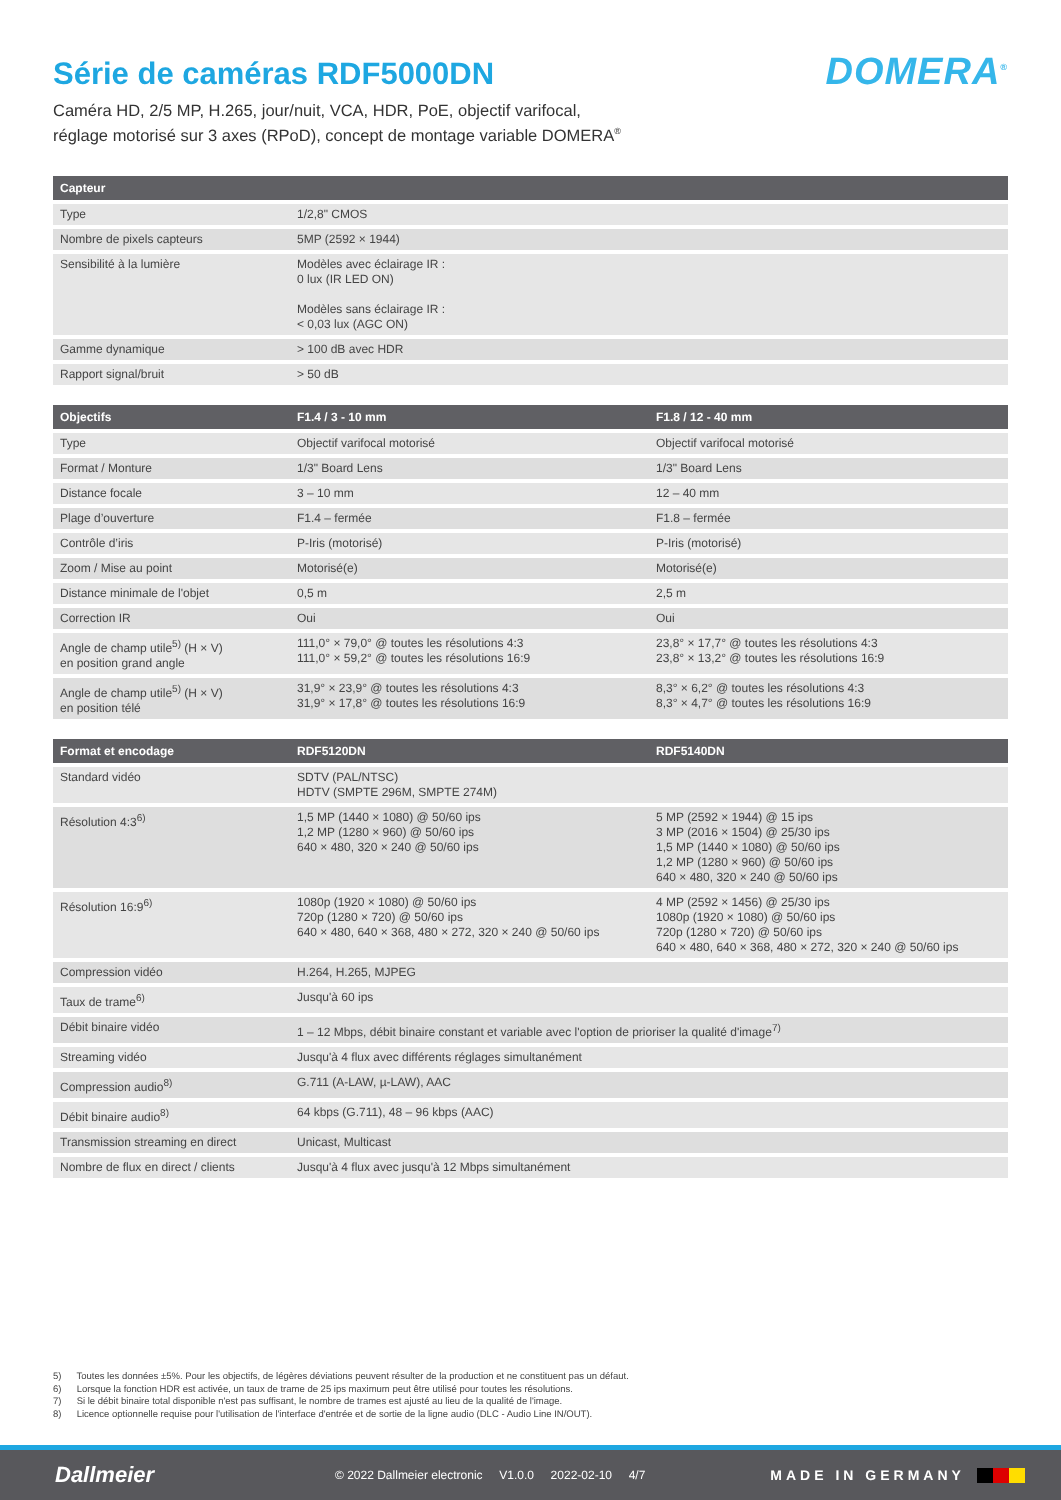Série de caméras RDF5000DN
DOMERA<sup>®</sup>
Caméra HD, 2/5 MP, H.265, jour/nuit, VCA, HDR, PoE, objectif varifocal,
réglage motorisé sur 3 axes (RPoD), concept de montage variable DOMERA<sup>®</sup>
| Capteur | |
| --- | --- |
| Type | 1/2,8" CMOS |
| Nombre de pixels capteurs | 5MP (2592 × 1944) |
| Sensibilité à la lumière | Modèles avec éclairage IR : 0 lux (IR LED ON) Modèles sans éclairage IR : < 0,03 lux (AGC ON) |
| Gamme dynamique | > 100 dB avec HDR |
| Rapport signal/bruit | > 50 dB |
| Objectifs | F1.4 / 3 - 10 mm | F1.8 / 12 - 40 mm |
| --- | --- | --- |
| Type | Objectif varifocal motorisé | Objectif varifocal motorisé |
| Format / Monture | 1/3" Board Lens | 1/3" Board Lens |
| Distance focale | 3 – 10 mm | 12 – 40 mm |
| Plage d’ouverture | F1.4 – fermée | F1.8 – fermée |
| Contrôle d’iris | P-Iris (motorisé) | P-Iris (motorisé) |
| Zoom / Mise au point | Motorisé(e) | Motorisé(e) |
| Distance minimale de l'objet | 0,5 m | 2,5 m |
| Correction IR | Oui | Oui |
| Angle de champ utile<sup>5)</sup> (H × V) en position grand angle | 111,0° × 79,0° @ toutes les résolutions 4:3 111,0° × 59,2° @ toutes les résolutions 16:9 | 23,8° × 17,7° @ toutes les résolutions 4:3 23,8° × 13,2° @ toutes les résolutions 16:9 |
| Angle de champ utile<sup>5)</sup> (H × V) en position télé | 31,9° × 23,9° @ toutes les résolutions 4:3 31,9° × 17,8° @ toutes les résolutions 16:9 | 8,3° × 6,2° @ toutes les résolutions 4:3 8,3° × 4,7° @ toutes les résolutions 16:9 |
| Format et encodage | RDF5120DN | RDF5140DN |
| --- | --- | --- |
| Standard vidéo | SDTV (PAL/NTSC) HDTV (SMPTE 296M, SMPTE 274M) | |
| Résolution 4:3<sup>6)</sup> | 1,5 MP (1440 × 1080) @ 50/60 ips 1,2 MP (1280 × 960) @ 50/60 ips 640 × 480, 320 × 240 @ 50/60 ips | 5 MP (2592 × 1944) @ 15 ips 3 MP (2016 × 1504) @ 25/30 ips 1,5 MP (1440 × 1080) @ 50/60 ips 1,2 MP (1280 × 960) @ 50/60 ips 640 × 480, 320 × 240 @ 50/60 ips |
| Résolution 16:9<sup>6)</sup> | 1080p (1920 × 1080) @ 50/60 ips 720p (1280 × 720) @ 50/60 ips 640 × 480, 640 × 368, 480 × 272, 320 × 240 @ 50/60 ips | 4 MP (2592 × 1456) @ 25/30 ips 1080p (1920 × 1080) @ 50/60 ips 720p (1280 × 720) @ 50/60 ips 640 × 480, 640 × 368, 480 × 272, 320 × 240 @ 50/60 ips |
| Compression vidéo | H.264, H.265, MJPEG | |
| Taux de trame<sup>6)</sup> | Jusqu'à 60 ips | |
| Débit binaire vidéo | 1 – 12 Mbps, débit binaire constant et variable avec l'option de prioriser la qualité d'image<sup>7)</sup> | |
| Streaming vidéo | Jusqu'à 4 flux avec différents réglages simultanément | |
| Compression audio<sup>8)</sup> | G.711 (A-LAW, µ-LAW), AAC | |
| Débit binaire audio<sup>8)</sup> | 64 kbps (G.711), 48 – 96 kbps (AAC) | |
| Transmission streaming en direct | Unicast, Multicast | |
| Nombre de flux en direct / clients | Jusqu'à 4 flux avec jusqu'à 12 Mbps simultanément | |
5) Toutes les données ±5%. Pour les objectifs, de légères déviations peuvent résulter de la production et ne constituent pas un défaut.
6) Lorsque la fonction HDR est activée, un taux de trame de 25 ips maximum peut être utilisé pour toutes les résolutions.
7) Si le débit binaire total disponible n'est pas suffisant, le nombre de trames est ajusté au lieu de la qualité de l'image.
8) Licence optionnelle requise pour l'utilisation de l'interface d'entrée et de sortie de la ligne audio (DLC - Audio Line IN/OUT).
Dallmeier
© 2022 Dallmeier electronic V1.0.0 2022-02-10 4/7
MADE IN GERMANY